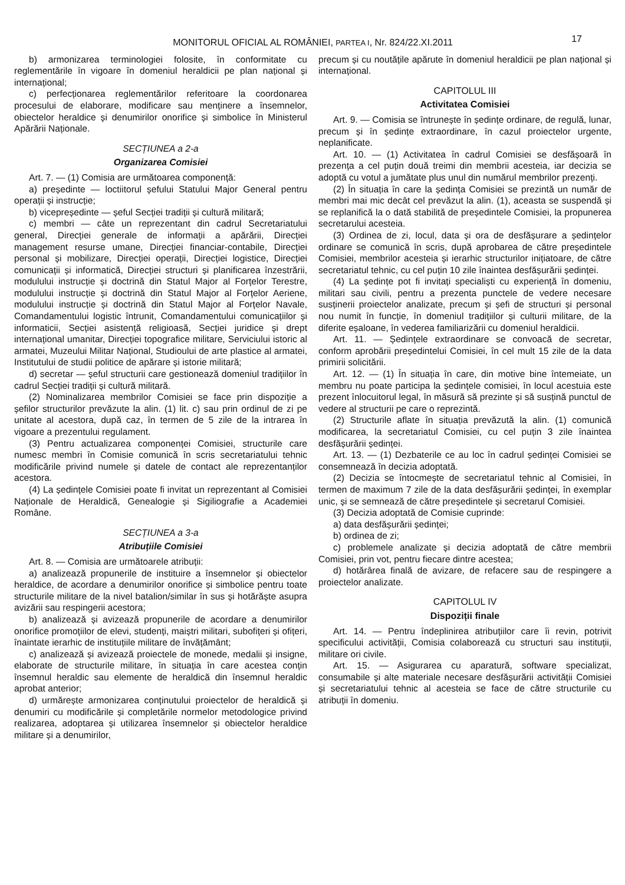MONITORUL OFICIAL AL ROMÂNIEI, PARTEA I, Nr. 824/22.XI.2011 17
b) armonizarea terminologiei folosite, în conformitate cu reglementările în vigoare în domeniul heraldicii pe plan național și internațional;
c) perfecționarea reglementărilor referitoare la coordonarea procesului de elaborare, modificare sau menținere a însemnelor, obiectelor heraldice și denumirilor onorifice și simbolice în Ministerul Apărării Naționale.
SECȚIUNEA a 2-a
Organizarea Comisiei
Art. 7. — (1) Comisia are următoarea componență:
a) președinte — loctiitorul șefului Statului Major General pentru operații și instrucție;
b) vicepreședinte — șeful Secției tradiții și cultură militară;
c) membri — câte un reprezentant din cadrul Secretariatului general, Direcției generale de informații a apărării, Direcției management resurse umane, Direcției financiar-contabile, Direcției personal și mobilizare, Direcției operații, Direcției logistice, Direcției comunicații și informatică, Direcției structuri și planificarea înzestrării, modulului instrucție și doctrină din Statul Major al Forțelor Terestre, modulului instrucție și doctrină din Statul Major al Forțelor Aeriene, modulului instrucție și doctrină din Statul Major al Forțelor Navale, Comandamentului logistic întrunit, Comandamentului comunicațiilor și informaticii, Secției asistență religioasă, Secției juridice și drept internațional umanitar, Direcției topografice militare, Serviciului istoric al armatei, Muzeului Militar Național, Studioului de arte plastice al armatei, Institutului de studii politice de apărare și istorie militară;
d) secretar — șeful structurii care gestionează domeniul tradițiilor în cadrul Secției tradiții și cultură militară.
(2) Nominalizarea membrilor Comisiei se face prin dispoziție a șefilor structurilor prevăzute la alin. (1) lit. c) sau prin ordinul de zi pe unitate al acestora, după caz, în termen de 5 zile de la intrarea în vigoare a prezentului regulament.
(3) Pentru actualizarea componenței Comisiei, structurile care numesc membri în Comisie comunică în scris secretariatului tehnic modificările privind numele și datele de contact ale reprezentanților acestora.
(4) La ședințele Comisiei poate fi invitat un reprezentant al Comisiei Naționale de Heraldică, Genealogie și Sigiliografie a Academiei Române.
SECȚIUNEA a 3-a
Atribuțiile Comisiei
Art. 8. — Comisia are următoarele atribuții:
a) analizează propunerile de instituire a însemnelor și obiectelor heraldice, de acordare a denumirilor onorifice și simbolice pentru toate structurile militare de la nivel batalion/similar în sus și hotărăște asupra avizării sau respingerii acestora;
b) analizează și avizează propunerile de acordare a denumirilor onorifice promoțiilor de elevi, studenți, maiștri militari, subofițeri și ofițeri, înaintate ierarhic de instituțiile militare de învățământ;
c) analizează și avizează proiectele de monede, medalii și insigne, elaborate de structurile militare, în situația în care acestea conțin însemnul heraldic sau elemente de heraldică din însemnul heraldic aprobat anterior;
d) urmărește armonizarea conținutului proiectelor de heraldică și denumiri cu modificările și completările normelor metodologice privind realizarea, adoptarea și utilizarea însemnelor și obiectelor heraldice militare și a denumirilor,
precum și cu noutățile apărute în domeniul heraldicii pe plan național și internațional.
CAPITOLUL III
Activitatea Comisiei
Art. 9. — Comisia se întrunește în ședințe ordinare, de regulă, lunar, precum și în ședințe extraordinare, în cazul proiectelor urgente, neplanificate.
Art. 10. — (1) Activitatea în cadrul Comisiei se desfășoară în prezența a cel puțin două treimi din membrii acesteia, iar decizia se adoptă cu votul a jumătate plus unul din numărul membrilor prezenți.
(2) În situația în care la ședința Comisiei se prezintă un număr de membri mai mic decât cel prevăzut la alin. (1), aceasta se suspendă și se replanifică la o dată stabilită de președintele Comisiei, la propunerea secretarului acesteia.
(3) Ordinea de zi, locul, data și ora de desfășurare a ședințelor ordinare se comunică în scris, după aprobarea de către președintele Comisiei, membrilor acesteia și ierarhic structurilor inițiatoare, de către secretariatul tehnic, cu cel puțin 10 zile înaintea desfășurării ședinței.
(4) La ședințe pot fi invitați specialiști cu experiență în domeniu, militari sau civili, pentru a prezenta punctele de vedere necesare susținerii proiectelor analizate, precum și șefi de structuri și personal nou numit în funcție, în domeniul tradițiilor și culturii militare, de la diferite eșaloane, în vederea familiarizării cu domeniul heraldicii.
Art. 11. — Ședințele extraordinare se convoacă de secretar, conform aprobării președintelui Comisiei, în cel mult 15 zile de la data primirii solicitării.
Art. 12. — (1) În situația în care, din motive bine întemeiate, un membru nu poate participa la ședințele comisiei, în locul acestuia este prezent înlocuitorul legal, în măsură să prezinte și să susțină punctul de vedere al structurii pe care o reprezintă.
(2) Structurile aflate în situația prevăzută la alin. (1) comunică modificarea, la secretariatul Comisiei, cu cel puțin 3 zile înaintea desfășurării ședinței.
Art. 13. — (1) Dezbaterile ce au loc în cadrul ședinței Comisiei se consemnează în decizia adoptată.
(2) Decizia se întocmește de secretariatul tehnic al Comisiei, în termen de maximum 7 zile de la data desfășurării ședinței, în exemplar unic, și se semnează de către președintele și secretarul Comisiei.
(3) Decizia adoptată de Comisie cuprinde:
a) data desfășurării ședinței;
b) ordinea de zi;
c) problemele analizate și decizia adoptată de către membrii Comisiei, prin vot, pentru fiecare dintre acestea;
d) hotărârea finală de avizare, de refacere sau de respingere a proiectelor analizate.
CAPITOLUL IV
Dispoziții finale
Art. 14. — Pentru îndeplinirea atribuțiilor care îi revin, potrivit specificului activității, Comisia colaborează cu structuri sau instituții, militare ori civile.
Art. 15. — Asigurarea cu aparatură, software specializat, consumabile și alte materiale necesare desfășurării activității Comisiei și secretariatului tehnic al acesteia se face de către structurile cu atribuții în domeniu.